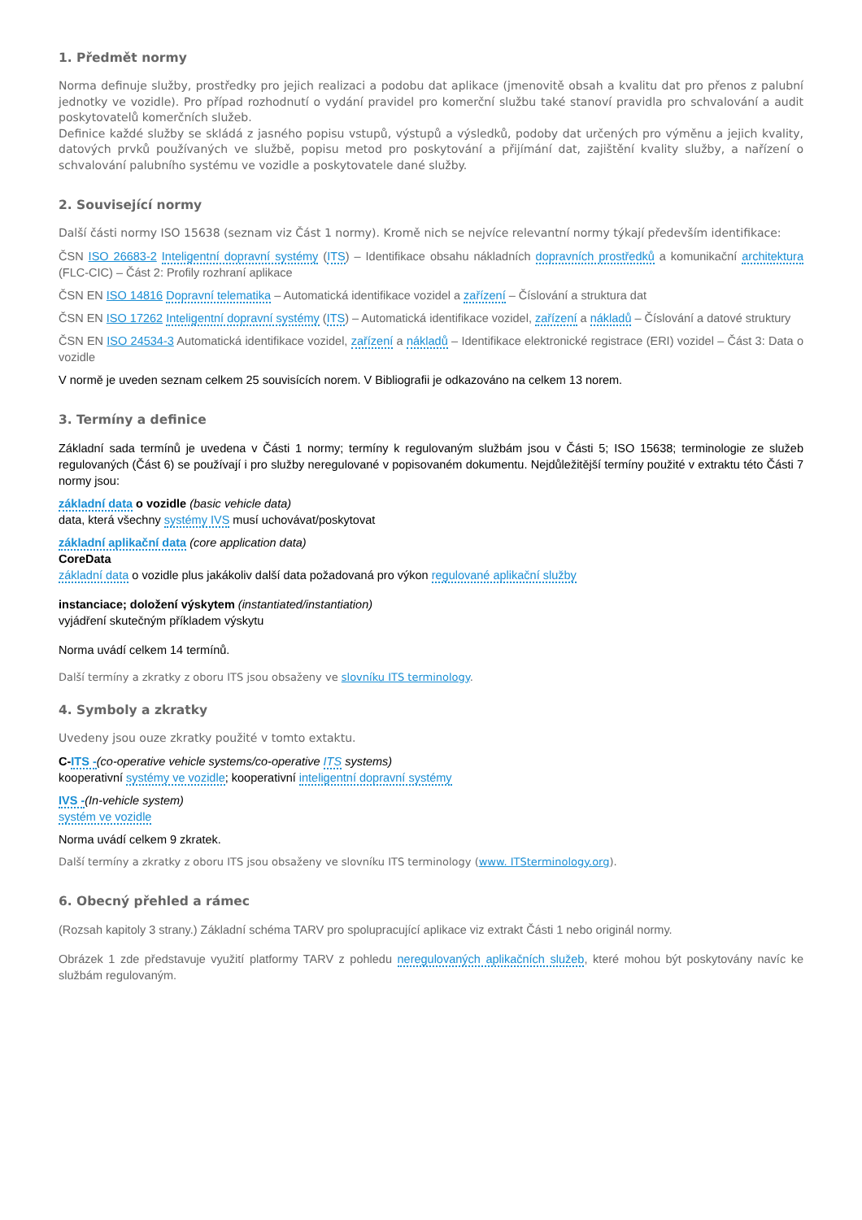1. Předmět normy
Norma definuje služby, prostředky pro jejich realizaci a podobu dat aplikace (jmenovitě obsah a kvalitu dat pro přenos z palubní jednotky ve vozidle). Pro případ rozhodnutí o vydání pravidel pro komerční službu také stanoví pravidla pro schvalování a audit poskytovatelů komerčních služeb.
Definice každé služby se skládá z jasného popisu vstupů, výstupů a výsledků, podoby dat určených pro výměnu a jejich kvality, datových prvků používaných ve službě, popisu metod pro poskytování a přijímání dat, zajištění kvality služby, a nařízení o schvalování palubního systému ve vozidle a poskytovatele dané služby.
2. Související normy
Další části normy ISO 15638 (seznam viz Část 1 normy). Kromě nich se nejvíce relevantní normy týkají především identifikace:
ČSN ISO 26683-2 Inteligentní dopravní systémy (ITS) – Identifikace obsahu nákladních dopravních prostředků a komunikační architektura (FLC-CIC) – Část 2: Profily rozhraní aplikace
ČSN EN ISO 14816 Dopravní telematika – Automatická identifikace vozidel a zařízení – Číslování a struktura dat
ČSN EN ISO 17262 Inteligentní dopravní systémy (ITS) – Automatická identifikace vozidel, zařízení a nákladů – Číslování a datové struktury
ČSN EN ISO 24534-3 Automatická identifikace vozidel, zařízení a nákladů – Identifikace elektronické registrace (ERI) vozidel – Část 3: Data o vozidle
V normě je uveden seznam celkem 25 souvisících norem. V Bibliografii je odkazováno na celkem 13 norem.
3. Termíny a definice
Základní sada termínů je uvedena v Části 1 normy; termíny k regulovaným službám jsou v Části 5; ISO 15638; terminologie ze služeb regulovaných (Část 6) se používají i pro služby neregulované v popisovaném dokumentu. Nejdůležitější termíny použité v extraktu této Části 7 normy jsou:
základní data o vozidle (basic vehicle data)
data, která všechny systémy IVS musí uchovávat/poskytovat
základní aplikační data (core application data)
CoreData
základní data o vozidle plus jakákoliv další data požadovaná pro výkon regulované aplikační služby
instanciace; doložení výskytem (instantiated/instantiation)
vyjádření skutečným příkladem výskytu
Norma uvádí celkem 14 termínů.
Další termíny a zkratky z oboru ITS jsou obsaženy ve slovníku ITS terminology.
4. Symboly a zkratky
Uvedeny jsou ouze zkratky použité v tomto extaktu.
C-ITS -(co-operative vehicle systems/co-operative ITS systems)
kooperativní systémy ve vozidle; kooperativní inteligentní dopravní systémy
IVS -(In-vehicle system)
systém ve vozidle
Norma uvádí celkem 9 zkratek.
Další termíny a zkratky z oboru ITS jsou obsaženy ve slovníku ITS terminology (www. ITSterminology.org).
6. Obecný přehled a rámec
(Rozsah kapitoly 3 strany.) Základní schéma TARV pro spolupracující aplikace viz extrakt Části 1 nebo originál normy.
Obrázek 1 zde představuje využití platformy TARV z pohledu neregulovaných aplikačních služeb, které mohou být poskytovány navíc ke službám regulovaným.